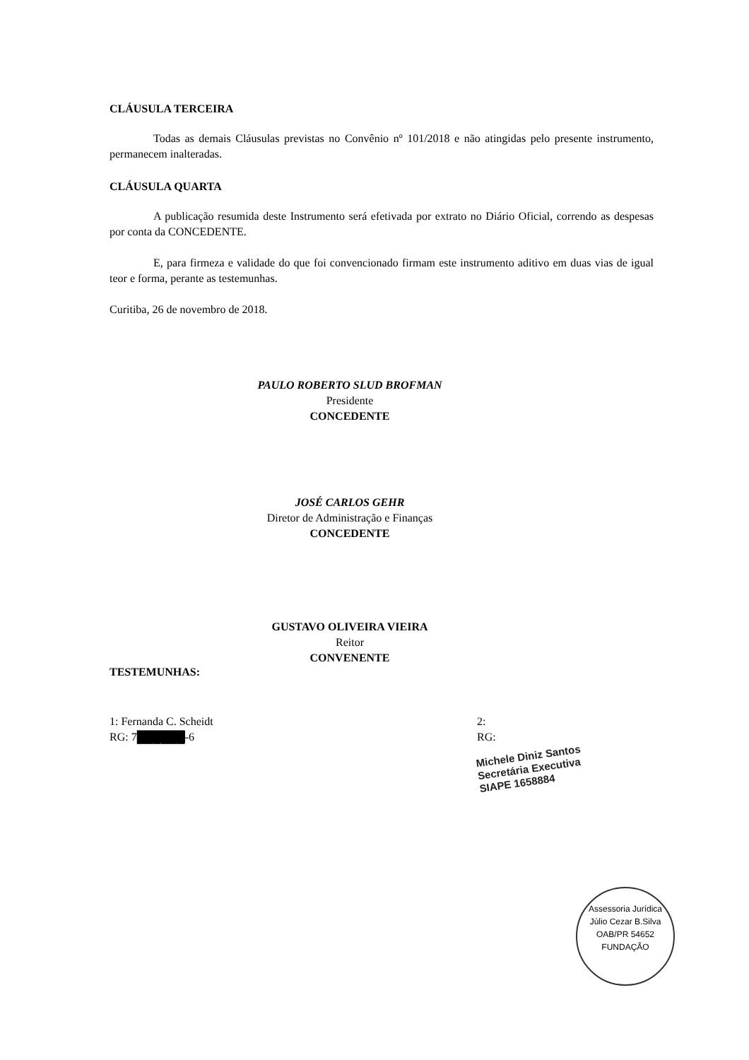CLÁUSULA TERCEIRA
Todas as demais Cláusulas previstas no Convênio nº 101/2018 e não atingidas pelo presente instrumento, permanecem inalteradas.
CLÁUSULA QUARTA
A publicação resumida deste Instrumento será efetivada por extrato no Diário Oficial, correndo as despesas por conta da CONCEDENTE.
E, para firmeza e validade do que foi convencionado firmam este instrumento aditivo em duas vias de igual teor e forma, perante as testemunhas.
Curitiba, 26 de novembro de 2018.
PAULO ROBERTO SLUD BROFMAN
Presidente
CONCEDENTE
JOSÉ CARLOS GEHR
Diretor de Administração e Finanças
CONCEDENTE
GUSTAVO OLIVEIRA VIEIRA
Reitor
CONVENENTE
TESTEMUNHAS:
1: Fernanda C. Scheidt
RG: 7██████-6
2:
RG:
Michele Diniz Santos
Secretária Executiva
SIAPE 1658884
Assessoria Jurídica
Júlio Cezar B.Silva
OAB/PR 54652
FUNDAÇÃO